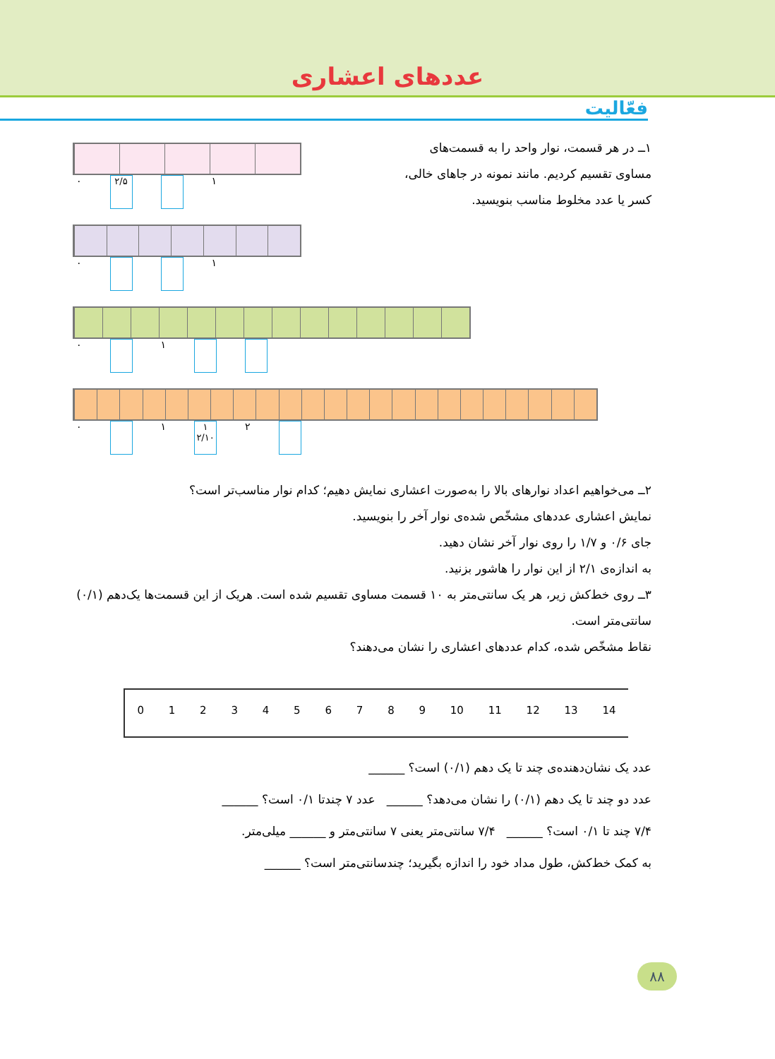عددهای اعشاری
فعّالیت
۱ــ در هر قسمت، نوار واحد را به قسمت‌های مساوی تقسیم کردیم. مانند نمونه در جاهای خالی، کسر یا عدد مخلوط مناسب بنویسید.
۰ ۲/۵ ۱
۰ ۱
۰ ۱
۰ ۱ ۱ ۲/۱۰ ۲
۲ــ می‌خواهیم اعداد نوارهای بالا را به‌صورت اعشاری نمایش دهیم؛ کدام نوار مناسب‌تر است؟
نمایش اعشاری عددهای مشخّص شده‌ی نوار آخر را بنویسید.
جای ۰/۶ و ۱/۷ را روی نوار آخر نشان دهید.
به اندازه‌ی ۲/۱ از این نوار را هاشور بزنید.
۳ــ روی خط‌کش زیر، هر یک سانتی‌متر به ۱۰ قسمت مساوی تقسیم شده است. هریک از این قسمت‌ها یک‌دهم (۰/۱) سانتی‌متر است.
نقاط مشخّص شده، کدام عددهای اعشاری را نشان می‌دهند؟
0123456789 10 11 12 13 14
عدد یک نشان‌دهنده‌ی چند تا یک دهم (۰/۱) است؟ ______
عدد دو چند تا یک دهم (۰/۱) را نشان می‌دهد؟ ______ عدد ۷ چندتا ۰/۱ است؟ ______
۷/۴ چند تا ۰/۱ است؟ ______ ۷/۴ سانتی‌متر یعنی ۷ سانتی‌متر و ______ میلی‌متر.
به کمک خط‌کش، طول مداد خود را اندازه بگیرید؛ چندسانتی‌متر است؟ ______
۸۸